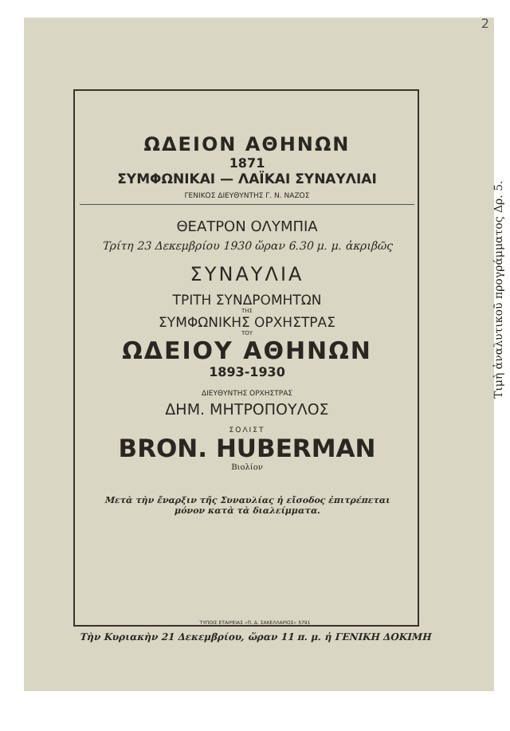2
Τιμὴ ἀναλυτικοῦ προγράμματος Δρ. 5.
ΩΔΕΙΟΝ ΑΘΗΝΩΝ
1871
ΣΥΜΦΩΝΙΚΑΙ — ΛΑΪΚΑΙ ΣΥΝΑΥΛΙΑΙ
ΓΕΝΙΚΟΣ ΔΙΕΥΘΥΝΤΗΣ Γ. Ν. ΝΑΖΟΣ
ΘΕΑΤΡΟΝ ΟΛΥΜΠΙΑ
Τρίτη 23 Δεκεμβρίου 1930 ὥραν 6.30 μ. μ. ἀκριβῶς
ΣΥΝΑΥΛΙΑ
ΤΡΙΤΗ ΣΥΝΔΡΟΜΗΤΩΝ
ΤΗΣ
ΣΥΜΦΩΝΙΚΗΣ ΟΡΧΗΣΤΡΑΣ
ΤΟΥ
ΩΔΕΙΟΥ ΑΘΗΝΩΝ
1893-1930
ΔΙΕΥΘΥΝΤΗΣ ΟΡΧΗΣΤΡΑΣ
ΔΗΜ. ΜΗΤΡΟΠΟΥΛΟΣ
ΣΟΛΙΣΤ
BRON. HUBERMAN
Βιολίον
Μετὰ τὴν ἔναρξιν τῆς Συναυλίας ἡ εἴσοδος ἐπιτρέπεται
μόνον κατὰ τὰ διαλείμματα.
ΤΥΠΟΙΣ ΕΤΑΙΡΕΙΑΣ «Π. Δ. ΣΑΚΕΛΛΑΡΙΟΣ» 5791
Τὴν Κυριακὴν 21 Δεκεμβρίου, ὥραν 11 π. μ. ἡ ΓΕΝΙΚΗ ΔΟΚΙΜΗ